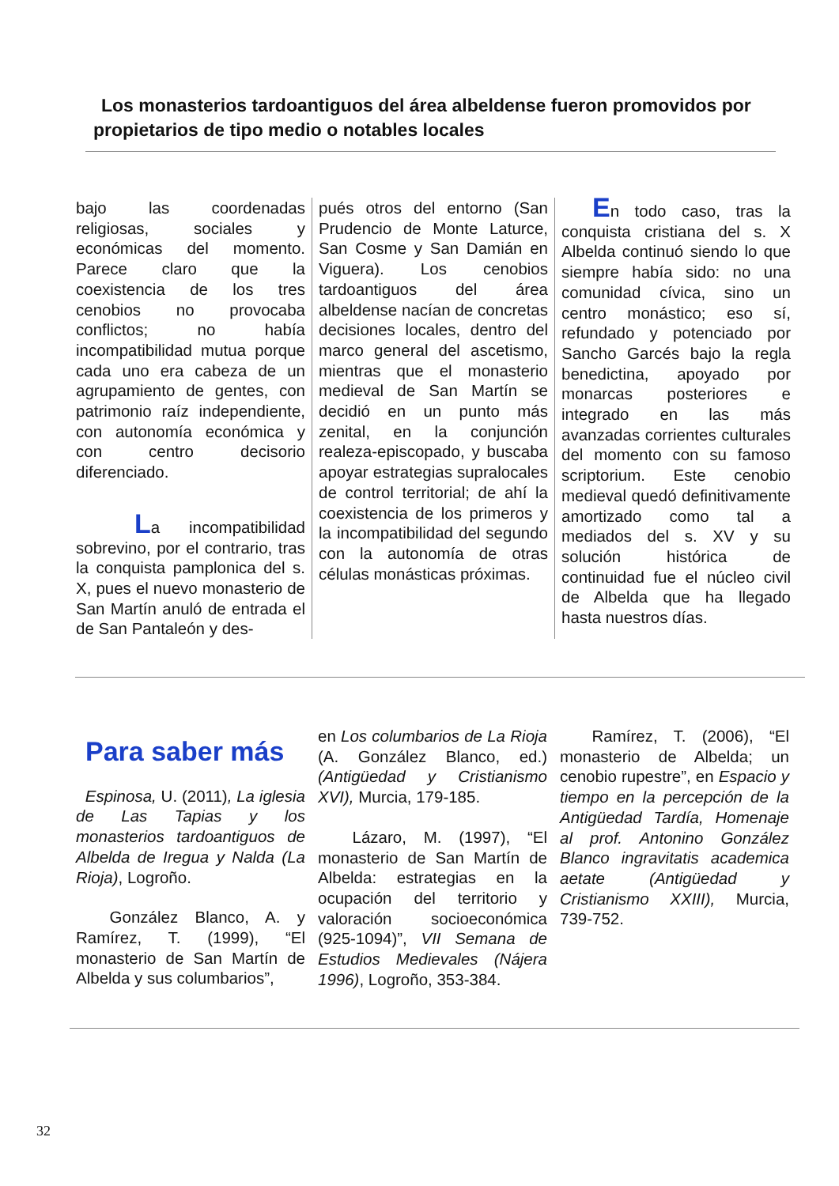Los monasterios tardoantiguos del área albeldense fueron promovidos por propietarios de tipo medio o notables locales
bajo las coordenadas religiosas, sociales y económicas del momento. Parece claro que la coexistencia de los tres cenobios no provocaba conflictos; no había incompatibilidad mutua porque cada uno era cabeza de un agrupamiento de gentes, con patrimonio raíz independiente, con autonomía económica y con centro decisorio diferenciado.
La incompatibilidad sobrevino, por el contrario, tras la conquista pamplonica del s. X, pues el nuevo monasterio de San Martín anuló de entrada el de San Pantaleón y des-
pués otros del entorno (San Prudencio de Monte Laturce, San Cosme y San Damián en Viguera). Los cenobios tardoantiguos del área albeldense nacían de concretas decisiones locales, dentro del marco general del ascetismo, mientras que el monasterio medieval de San Martín se decidió en un punto más zenital, en la conjunción realeza-episcopado, y buscaba apoyar estrategias supralocales de control territorial; de ahí la coexistencia de los primeros y la incompatibilidad del segundo con la autonomía de otras células monásticas próximas.
En todo caso, tras la conquista cristiana del s. X Albelda continuó siendo lo que siempre había sido: no una comunidad cívica, sino un centro monástico; eso sí, refundado y potenciado por Sancho Garcés bajo la regla benedictina, apoyado por monarcas posteriores e integrado en las más avanzadas corrientes culturales del momento con su famoso scriptorium. Este cenobio medieval quedó definitivamente amortizado como tal a mediados del s. XV y su solución histórica de continuidad fue el núcleo civil de Albelda que ha llegado hasta nuestros días.
Para saber más
Espinosa, U. (2011), La iglesia de Las Tapias y los monasterios tardoantiguos de Albelda de Iregua y Nalda (La Rioja), Logroño.
González Blanco, A. y Ramírez, T. (1999), “El monasterio de San Martín de Albelda y sus columbarios”,
en Los columbarios de La Rioja (A. González Blanco, ed.) (Antigüedad y Cristianismo XVI), Murcia, 179-185.
Lázaro, M. (1997), “El monasterio de San Martín de Albelda: estrategias en la ocupación del territorio y valoración socioeconómica (925-1094)”, VII Semana de Estudios Medievales (Nájera 1996), Logroño, 353-384.
Ramírez, T. (2006), “El monasterio de Albelda; un cenobio rupestre”, en Espacio y tiempo en la percepción de la Antigüedad Tardía, Homenaje al prof. Antonino González Blanco ingravitatis academica aetate (Antigüedad y Cristianismo XXIII), Murcia, 739-752.
32